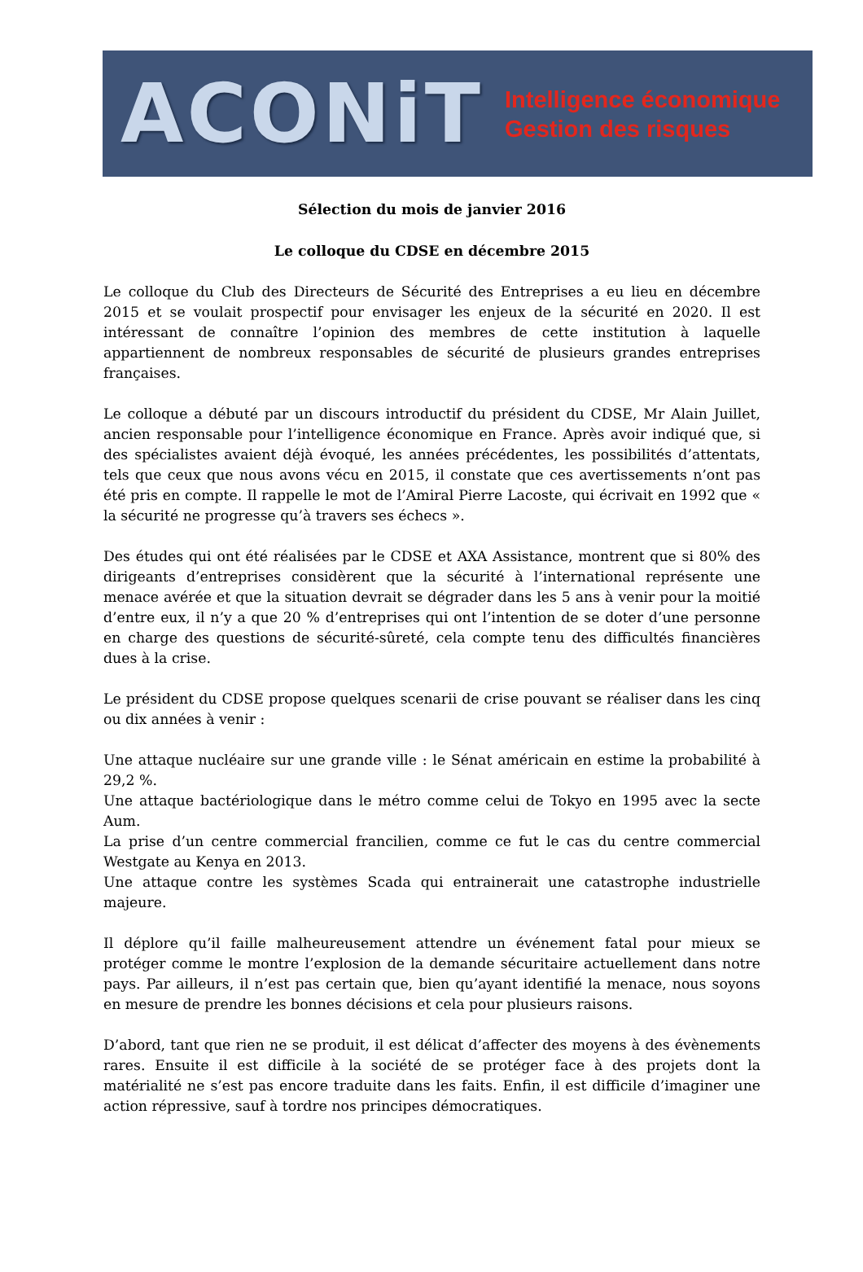ACONiT
Intelligence économique
Gestion des risques
Sélection du mois de janvier 2016
Le colloque du CDSE en décembre 2015
Le colloque du Club des Directeurs de Sécurité des Entreprises a eu lieu en décembre 2015 et se voulait prospectif pour envisager les enjeux de la sécurité en 2020. Il est intéressant de connaître l’opinion des membres de cette institution à laquelle appartiennent de nombreux responsables de sécurité de plusieurs grandes entreprises françaises.
Le colloque a débuté par un discours introductif du président du CDSE, Mr Alain Juillet, ancien responsable pour l’intelligence économique en France. Après avoir indiqué que, si des spécialistes avaient déjà évoqué, les années précédentes, les possibilités d’attentats, tels que ceux que nous avons vécu en 2015, il constate que ces avertissements n’ont pas été pris en compte. Il rappelle le mot de l’Amiral Pierre Lacoste, qui écrivait en 1992 que « la sécurité ne progresse qu’à travers ses échecs ».
Des études qui ont été réalisées par le CDSE et AXA Assistance, montrent que si 80% des dirigeants d’entreprises considèrent que la sécurité à l’international représente une menace avérée et que la situation devrait se dégrader dans les 5 ans à venir pour la moitié d’entre eux, il n’y a que 20 % d’entreprises qui ont l’intention de se doter d’une personne en charge des questions de sécurité-sûreté, cela compte tenu des difficultés financières dues à la crise.
Le président du CDSE propose quelques scenarii de crise pouvant se réaliser dans les cinq ou dix années à venir :
Une attaque nucléaire sur une grande ville : le Sénat américain en estime la probabilité à 29,2 %.
Une attaque bactériologique dans le métro comme celui de Tokyo en 1995 avec la secte Aum.
La prise d’un centre commercial francilien, comme ce fut le cas du centre commercial Westgate au Kenya en 2013.
Une attaque contre les systèmes Scada qui entrainerait une catastrophe industrielle majeure.
Il déplore qu’il faille malheureusement attendre un événement fatal pour mieux se protéger comme le montre l’explosion de la demande sécuritaire actuellement dans notre pays. Par ailleurs, il n’est pas certain que, bien qu’ayant identifié la menace, nous soyons en mesure de prendre les bonnes décisions et cela pour plusieurs raisons.
D’abord, tant que rien ne se produit, il est délicat d’affecter des moyens à des évènements rares. Ensuite il est difficile à la société de se protéger face à des projets dont la matérialité ne s’est pas encore traduite dans les faits. Enfin, il est difficile d’imaginer une action répressive, sauf à tordre nos principes démocratiques.